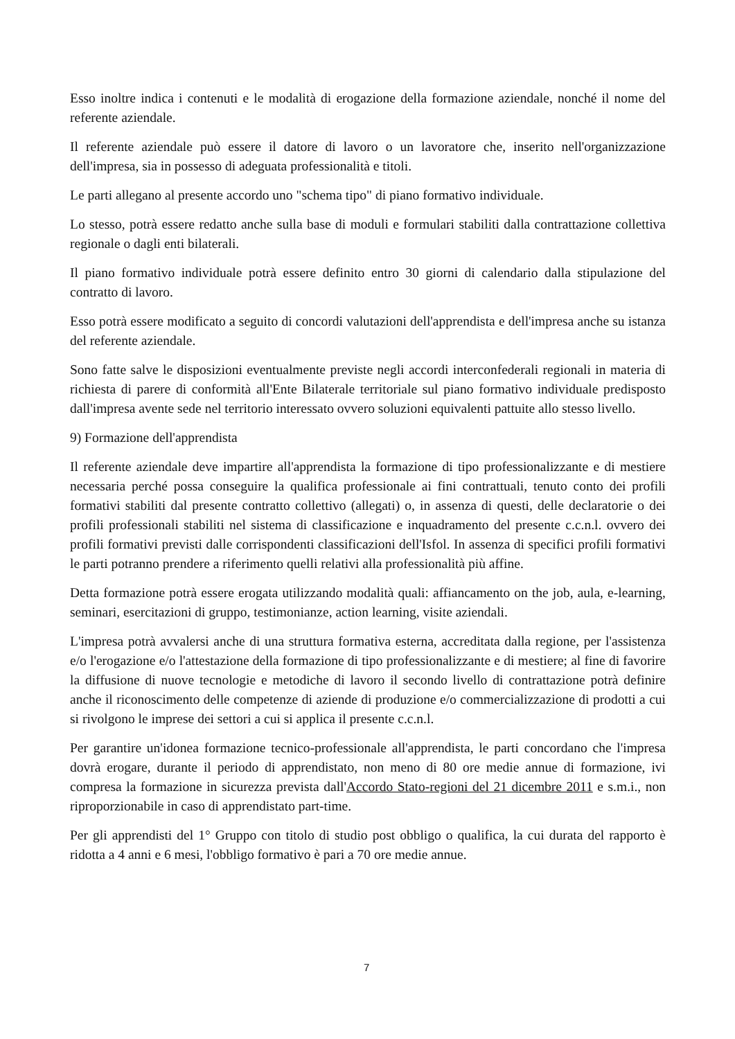Esso inoltre indica i contenuti e le modalità di erogazione della formazione aziendale, nonché il nome del referente aziendale.
Il referente aziendale può essere il datore di lavoro o un lavoratore che, inserito nell'organizzazione dell'impresa, sia in possesso di adeguata professionalità e titoli.
Le parti allegano al presente accordo uno "schema tipo" di piano formativo individuale.
Lo stesso, potrà essere redatto anche sulla base di moduli e formulari stabiliti dalla contrattazione collettiva regionale o dagli enti bilaterali.
Il piano formativo individuale potrà essere definito entro 30 giorni di calendario dalla stipulazione del contratto di lavoro.
Esso potrà essere modificato a seguito di concordi valutazioni dell'apprendista e dell'impresa anche su istanza del referente aziendale.
Sono fatte salve le disposizioni eventualmente previste negli accordi interconfederali regionali in materia di richiesta di parere di conformità all'Ente Bilaterale territoriale sul piano formativo individuale predisposto dall'impresa avente sede nel territorio interessato ovvero soluzioni equivalenti pattuite allo stesso livello.
9) Formazione dell'apprendista
Il referente aziendale deve impartire all'apprendista la formazione di tipo professionalizzante e di mestiere necessaria perché possa conseguire la qualifica professionale ai fini contrattuali, tenuto conto dei profili formativi stabiliti dal presente contratto collettivo (allegati) o, in assenza di questi, delle declaratorie o dei profili professionali stabiliti nel sistema di classificazione e inquadramento del presente c.c.n.l. ovvero dei profili formativi previsti dalle corrispondenti classificazioni dell'Isfol. In assenza di specifici profili formativi le parti potranno prendere a riferimento quelli relativi alla professionalità più affine.
Detta formazione potrà essere erogata utilizzando modalità quali: affiancamento on the job, aula, e-learning, seminari, esercitazioni di gruppo, testimonianze, action learning, visite aziendali.
L'impresa potrà avvalersi anche di una struttura formativa esterna, accreditata dalla regione, per l'assistenza e/o l'erogazione e/o l'attestazione della formazione di tipo professionalizzante e di mestiere; al fine di favorire la diffusione di nuove tecnologie e metodiche di lavoro il secondo livello di contrattazione potrà definire anche il riconoscimento delle competenze di aziende di produzione e/o commercializzazione di prodotti a cui si rivolgono le imprese dei settori a cui si applica il presente c.c.n.l.
Per garantire un'idonea formazione tecnico-professionale all'apprendista, le parti concordano che l'impresa dovrà erogare, durante il periodo di apprendistato, non meno di 80 ore medie annue di formazione, ivi compresa la formazione in sicurezza prevista dall'Accordo Stato-regioni del 21 dicembre 2011 e s.m.i., non riproporzionabile in caso di apprendistato part-time.
Per gli apprendisti del 1° Gruppo con titolo di studio post obbligo o qualifica, la cui durata del rapporto è ridotta a 4 anni e 6 mesi, l'obbligo formativo è pari a 70 ore medie annue.
7